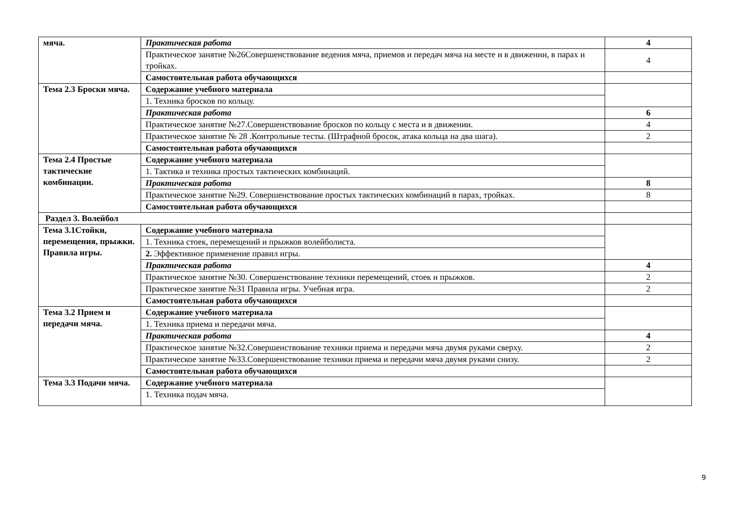| мяча. | Практическая работа | 4 |
| | Практическое занятие №26Совершенствование ведения мяча, приемов и передач мяча на месте и в движении, в парах и тройках. | 4 |
| | Самостоятельная работа обучающихся | |
| Тема 2.3 Броски мяча. | Содержание учебного материала | |
| | 1. Техника бросков по кольцу. | |
| | Практическая работа | 6 |
| | Практическое занятие №27.Совершенствование бросков по кольцу с места и в движении. | 4 |
| | Практическое занятие № 28 .Контрольные тесты. (Штрафной бросок, атака кольца на два шага). | 2 |
| | Самостоятельная работа обучающихся | |
| Тема 2.4 Простые тактические комбинации. | Содержание учебного материала | |
| | 1. Тактика и техника простых тактических комбинаций. | |
| | Практическая работа | 8 |
| | Практическое занятие №29. Совершенствование простых тактических комбинаций в парах, тройках. | 8 |
| | Самостоятельная работа обучающихся | |
| Раздел 3. Волейбол | | |
| Тема 3.1Стойки, перемещения, прыжки. Правила игры. | Содержание учебного материала | |
| | 1. Техника стоек, перемещений и прыжков волейболиста. | |
| | 2. Эффективное применение правил игры. | |
| | Практическая работа | 4 |
| | Практическое занятие №30. Совершенствование техники перемещений, стоек и прыжков. | 2 |
| | Практическое занятие №31 Правила игры. Учебная игра. | 2 |
| | Самостоятельная работа обучающихся | |
| Тема 3.2 Прием и передачи мяча. | Содержание учебного материала | |
| | 1. Техника приема и передачи мяча. | |
| | Практическая работа | 4 |
| | Практическое занятие №32.Совершенствование техники приема и передачи мяча двумя руками сверху. | 2 |
| | Практическое занятие №33.Совершенствование техники приема и передачи мяча двумя руками снизу. | 2 |
| | Самостоятельная работа обучающихся | |
| Тема 3.3 Подачи мяча. | Содержание учебного материала | |
| | 1. Техника подач мяча. | |
9